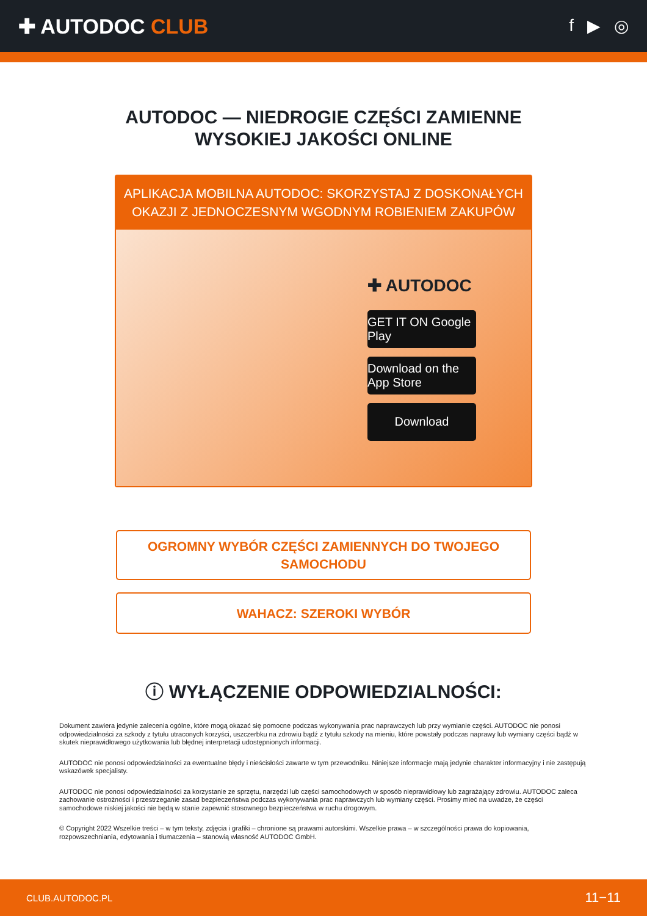✚ AUTODOC CLUB
f ▶ ◎
AUTODOC — NIEDROGIE CZĘŚCI ZAMIENNE
WYSOKIEJ JAKOŚCI ONLINE
APLIKACJA MOBILNA AUTODOC: SKORZYSTAJ Z DOSKONAŁYCH OKAZJI Z JEDNOCZESNYM WGODNYM ROBIENIEM ZAKUPÓW
✚ AUTODOC
GET IT ON Google Play
Download on the App Store
Download
OGROMNY WYBÓR CZĘŚCI ZAMIENNYCH DO TWOJEGO SAMOCHODU
WAHACZ: SZEROKI WYBÓR
ⓘ WYŁĄCZENIE ODPOWIEDZIALNOŚCI:
Dokument zawiera jedynie zalecenia ogólne, które mogą okazać się pomocne podczas wykonywania prac naprawczych lub przy wymianie części. AUTODOC nie ponosi odpowiedzialności za szkody z tytułu utraconych korzyści, uszczerbku na zdrowiu bądź z tytułu szkody na mieniu, które powstały podczas naprawy lub wymiany części bądź w skutek nieprawidłowego użytkowania lub błędnej interpretacji udostępnionych informacji.
AUTODOC nie ponosi odpowiedzialności za ewentualne błędy i nieścisłości zawarte w tym przewodniku. Niniejsze informacje mają jedynie charakter informacyjny i nie zastępują wskazówek specjalisty.
AUTODOC nie ponosi odpowiedzialności za korzystanie ze sprzętu, narzędzi lub części samochodowych w sposób nieprawidłowy lub zagrażający zdrowiu. AUTODOC zaleca zachowanie ostrożności i przestrzeganie zasad bezpieczeństwa podczas wykonywania prac naprawczych lub wymiany części. Prosimy mieć na uwadze, że części samochodowe niskiej jakości nie będą w stanie zapewnić stosownego bezpieczeństwa w ruchu drogowym.
© Copyright 2022 Wszelkie treści – w tym teksty, zdjęcia i grafiki – chronione są prawami autorskimi. Wszelkie prawa – w szczególności prawa do kopiowania, rozpowszechniania, edytowania i tłumaczenia – stanowią własność AUTODOC GmbH.
CLUB.AUTODOC.PL 11−11